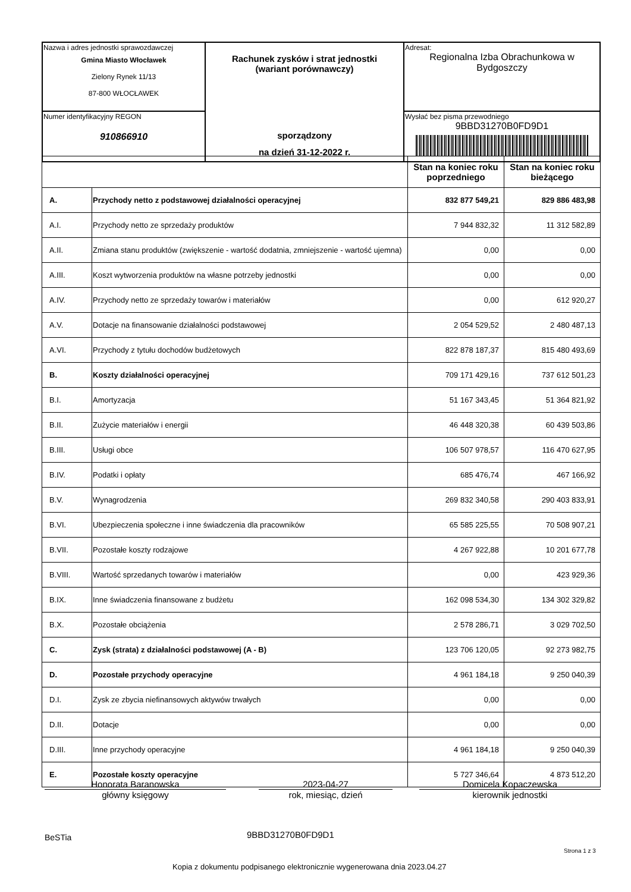| Nazwa i adres jednostki sprawozdawczej Gmina Miasto Włocławek Zielony Rynek 11/13 87-800 WŁOCŁAWEK | Rachunek zysków i strat jednostki (wariant porównawczy) sporządzony na dzień 31-12-2022 r. | Adresat: Regionalna Izba Obrachunkowa w Bydgoszczy |
| Numer identyfikacyjny REGON 910866910 | | Wysłać bez pisma przewodniego 9BBD31270B0FD9D1 |
| | | Stan na koniec roku poprzedniego | Stan na koniec roku bieżącego |
| --- | --- | --- | --- |
| A. | Przychody netto z podstawowej działalności operacyjnej | 832 877 549,21 | 829 886 483,98 |
| A.I. | Przychody netto ze sprzedaży produktów | 7 944 832,32 | 11 312 582,89 |
| A.II. | Zmiana stanu produktów (zwiększenie - wartość dodatnia, zmniejszenie - wartość ujemna) | 0,00 | 0,00 |
| A.III. | Koszt wytworzenia produktów na własne potrzeby jednostki | 0,00 | 0,00 |
| A.IV. | Przychody netto ze sprzedaży towarów i materiałów | 0,00 | 612 920,27 |
| A.V. | Dotacje na finansowanie działalności podstawowej | 2 054 529,52 | 2 480 487,13 |
| A.VI. | Przychody z tytułu dochodów budżetowych | 822 878 187,37 | 815 480 493,69 |
| B. | Koszty działalności operacyjnej | 709 171 429,16 | 737 612 501,23 |
| B.I. | Amortyzacja | 51 167 343,45 | 51 364 821,92 |
| B.II. | Zużycie materiałów i energii | 46 448 320,38 | 60 439 503,86 |
| B.III. | Usługi obce | 106 507 978,57 | 116 470 627,95 |
| B.IV. | Podatki i opłaty | 685 476,74 | 467 166,92 |
| B.V. | Wynagrodzenia | 269 832 340,58 | 290 403 833,91 |
| B.VI. | Ubezpieczenia społeczne i inne świadczenia dla pracowników | 65 585 225,55 | 70 508 907,21 |
| B.VII. | Pozostałe koszty rodzajowe | 4 267 922,88 | 10 201 677,78 |
| B.VIII. | Wartość sprzedanych towarów i materiałów | 0,00 | 423 929,36 |
| B.IX. | Inne świadczenia finansowane z budżetu | 162 098 534,30 | 134 302 329,82 |
| B.X. | Pozostałe obciążenia | 2 578 286,71 | 3 029 702,50 |
| C. | Zysk (strata) z działalności podstawowej (A - B) | 123 706 120,05 | 92 273 982,75 |
| D. | Pozostałe przychody operacyjne | 4 961 184,18 | 9 250 040,39 |
| D.I. | Zysk ze zbycia niefinansowych aktywów trwałych | 0,00 | 0,00 |
| D.II. | Dotacje | 0,00 | 0,00 |
| D.III. | Inne przychody operacyjne | 4 961 184,18 | 9 250 040,39 |
| E. | Pozostałe koszty operacyjne | 5 727 346,64 | 4 873 512,20 |
Honorata Baranowska
główny księgowy
2023-04-27
rok, miesiąc, dzień
Domicela Kopaczewska
kierownik jednostki
BeSTia 9BBD31270B0FD9D1
Strona 1 z 3
Kopia z dokumentu podpisanego elektronicznie wygenerowana dnia 2023.04.27